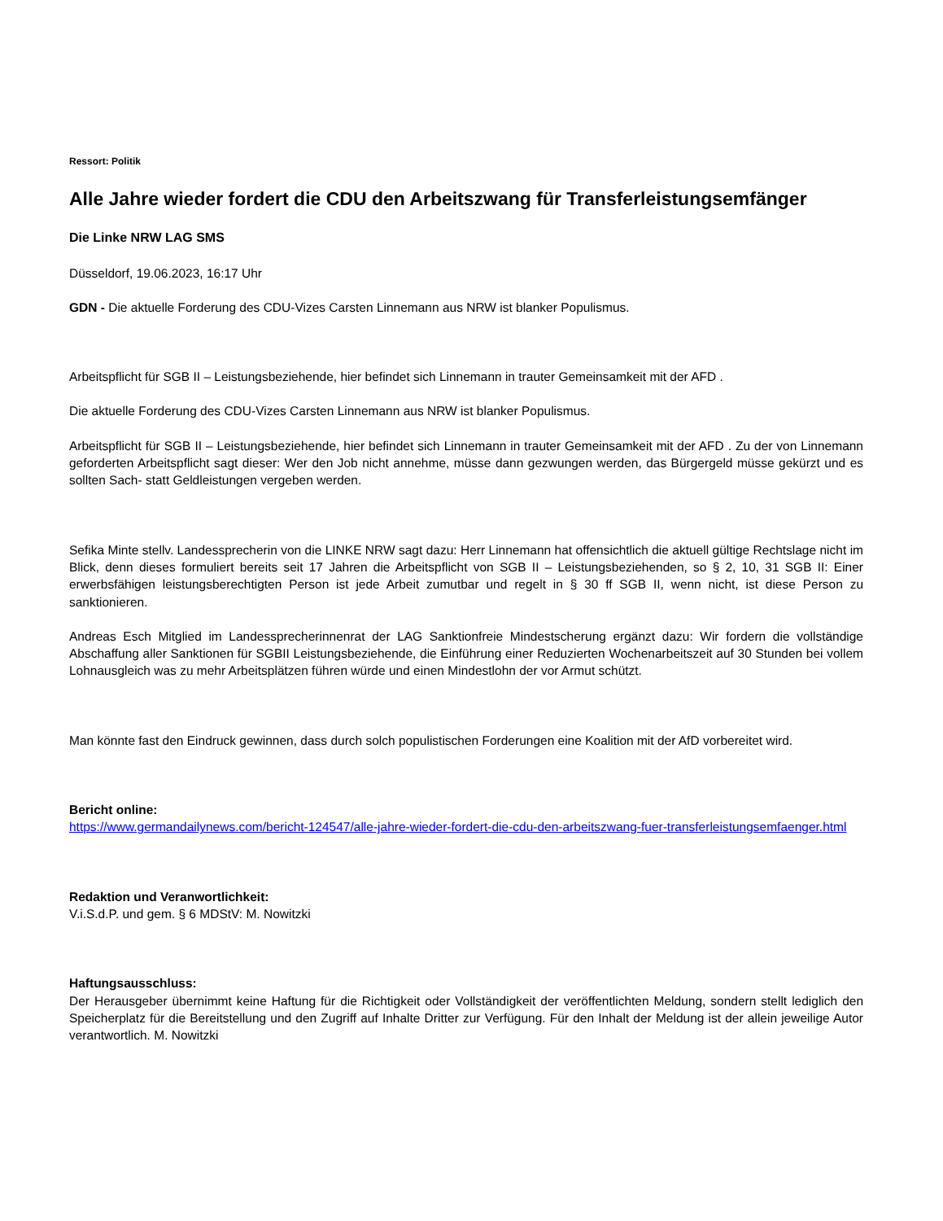Ressort: Politik
Alle Jahre wieder fordert die CDU den Arbeitszwang für Transferleistungsemfänger
Die Linke NRW LAG SMS
Düsseldorf, 19.06.2023, 16:17 Uhr
GDN - Die aktuelle Forderung des CDU-Vizes Carsten Linnemann aus NRW ist blanker Populismus.
Arbeitspflicht für SGB II – Leistungsbeziehende, hier befindet sich Linnemann in trauter Gemeinsamkeit mit der AFD .
Die aktuelle Forderung des CDU-Vizes Carsten Linnemann aus NRW ist blanker Populismus.
Arbeitspflicht für SGB II – Leistungsbeziehende, hier befindet sich Linnemann in trauter Gemeinsamkeit mit der AFD . Zu der von Linnemann geforderten Arbeitspflicht sagt dieser: Wer den Job nicht annehme, müsse dann gezwungen werden, das Bürgergeld müsse gekürzt und es sollten Sach- statt Geldleistungen vergeben werden.
Sefika Minte stellv. Landessprecherin von die LINKE NRW sagt dazu: Herr Linnemann hat offensichtlich die aktuell gültige Rechtslage nicht im Blick, denn dieses formuliert bereits seit 17 Jahren die Arbeitspflicht von SGB II – Leistungsbeziehenden, so § 2, 10, 31 SGB II: Einer erwerbsfähigen leistungsberechtigten Person ist jede Arbeit zumutbar und regelt in § 30 ff SGB II, wenn nicht, ist diese Person zu sanktionieren.
Andreas Esch Mitglied im Landessprecherinnenrat der LAG Sanktionfreie Mindestscherung ergänzt dazu: Wir fordern die vollständige Abschaffung aller Sanktionen für SGBII Leistungsbeziehende, die Einführung einer Reduzierten Wochenarbeitszeit auf 30 Stunden bei vollem Lohnausgleich was zu mehr Arbeitsplätzen führen würde und einen Mindestlohn der vor Armut schützt.
Man könnte fast den Eindruck gewinnen, dass durch solch populistischen Forderungen eine Koalition mit der AfD vorbereitet wird.
Bericht online:
https://www.germandailynews.com/bericht-124547/alle-jahre-wieder-fordert-die-cdu-den-arbeitszwang-fuer-transferleistungsemfaenger.html
Redaktion und Veranwortlichkeit:
V.i.S.d.P. und gem. § 6 MDStV: M. Nowitzki
Haftungsausschluss:
Der Herausgeber übernimmt keine Haftung für die Richtigkeit oder Vollständigkeit der veröffentlichten Meldung, sondern stellt lediglich den Speicherplatz für die Bereitstellung und den Zugriff auf Inhalte Dritter zur Verfügung. Für den Inhalt der Meldung ist der allein jeweilige Autor verantwortlich. M. Nowitzki